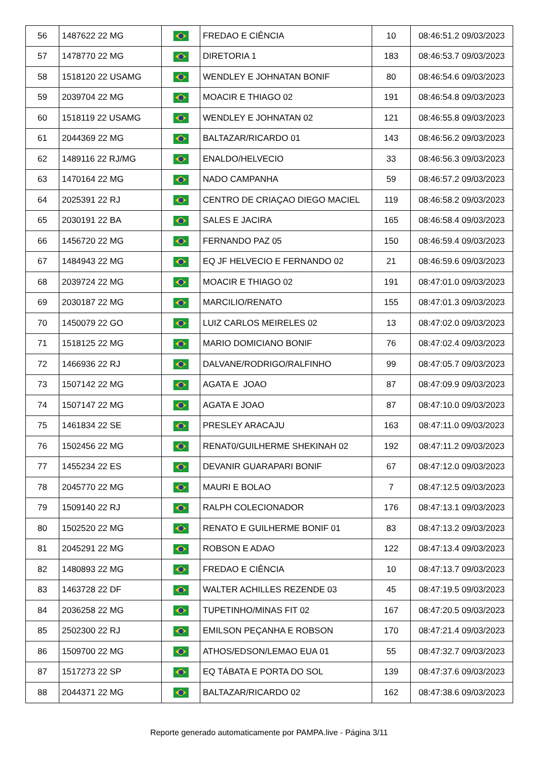| 56 | 1487622 22 MG | | FREDAO E CIÊNCIA | 10 | 08:46:51.2 09/03/2023 |
| 57 | 1478770 22 MG | | DIRETORIA 1 | 183 | 08:46:53.7 09/03/2023 |
| 58 | 1518120 22 USAMG | | WENDLEY E JOHNATAN BONIF | 80 | 08:46:54.6 09/03/2023 |
| 59 | 2039704 22 MG | | MOACIR E THIAGO 02 | 191 | 08:46:54.8 09/03/2023 |
| 60 | 1518119 22 USAMG | | WENDLEY E JOHNATAN 02 | 121 | 08:46:55.8 09/03/2023 |
| 61 | 2044369 22 MG | | BALTAZAR/RICARDO 01 | 143 | 08:46:56.2 09/03/2023 |
| 62 | 1489116 22 RJ/MG | | ENALDO/HELVECIO | 33 | 08:46:56.3 09/03/2023 |
| 63 | 1470164 22 MG | | NADO CAMPANHA | 59 | 08:46:57.2 09/03/2023 |
| 64 | 2025391 22 RJ | | CENTRO DE CRIAÇAO DIEGO MACIEL | 119 | 08:46:58.2 09/03/2023 |
| 65 | 2030191 22 BA | | SALES E JACIRA | 165 | 08:46:58.4 09/03/2023 |
| 66 | 1456720 22 MG | | FERNANDO PAZ 05 | 150 | 08:46:59.4 09/03/2023 |
| 67 | 1484943 22 MG | | EQ JF HELVECIO E FERNANDO 02 | 21 | 08:46:59.6 09/03/2023 |
| 68 | 2039724 22 MG | | MOACIR E THIAGO 02 | 191 | 08:47:01.0 09/03/2023 |
| 69 | 2030187 22 MG | | MARCILIO/RENATO | 155 | 08:47:01.3 09/03/2023 |
| 70 | 1450079 22 GO | | LUIZ CARLOS MEIRELES 02 | 13 | 08:47:02.0 09/03/2023 |
| 71 | 1518125 22 MG | | MARIO DOMICIANO BONIF | 76 | 08:47:02.4 09/03/2023 |
| 72 | 1466936 22 RJ | | DALVANE/RODRIGO/RALFINHO | 99 | 08:47:05.7 09/03/2023 |
| 73 | 1507142 22 MG | | AGATA E JOAO | 87 | 08:47:09.9 09/03/2023 |
| 74 | 1507147 22 MG | | AGATA E JOAO | 87 | 08:47:10.0 09/03/2023 |
| 75 | 1461834 22 SE | | PRESLEY ARACAJU | 163 | 08:47:11.0 09/03/2023 |
| 76 | 1502456 22 MG | | RENAT0/GUILHERME SHEKINAH 02 | 192 | 08:47:11.2 09/03/2023 |
| 77 | 1455234 22 ES | | DEVANIR GUARAPARI BONIF | 67 | 08:47:12.0 09/03/2023 |
| 78 | 2045770 22 MG | | MAURI E BOLAO | 7 | 08:47:12.5 09/03/2023 |
| 79 | 1509140 22 RJ | | RALPH COLECIONADOR | 176 | 08:47:13.1 09/03/2023 |
| 80 | 1502520 22 MG | | RENATO E GUILHERME BONIF 01 | 83 | 08:47:13.2 09/03/2023 |
| 81 | 2045291 22 MG | | ROBSON E ADAO | 122 | 08:47:13.4 09/03/2023 |
| 82 | 1480893 22 MG | | FREDAO E CIÊNCIA | 10 | 08:47:13.7 09/03/2023 |
| 83 | 1463728 22 DF | | WALTER ACHILLES REZENDE 03 | 45 | 08:47:19.5 09/03/2023 |
| 84 | 2036258 22 MG | | TUPETINHO/MINAS FIT 02 | 167 | 08:47:20.5 09/03/2023 |
| 85 | 2502300 22 RJ | | EMILSON PEÇANHA E ROBSON | 170 | 08:47:21.4 09/03/2023 |
| 86 | 1509700 22 MG | | ATHOS/EDSON/LEMAO EUA 01 | 55 | 08:47:32.7 09/03/2023 |
| 87 | 1517273 22 SP | | EQ TÁBATA E PORTA DO SOL | 139 | 08:47:37.6 09/03/2023 |
| 88 | 2044371 22 MG | | BALTAZAR/RICARDO 02 | 162 | 08:47:38.6 09/03/2023 |
Reporte generado automaticamente por PAMPA.live - Página 3/11